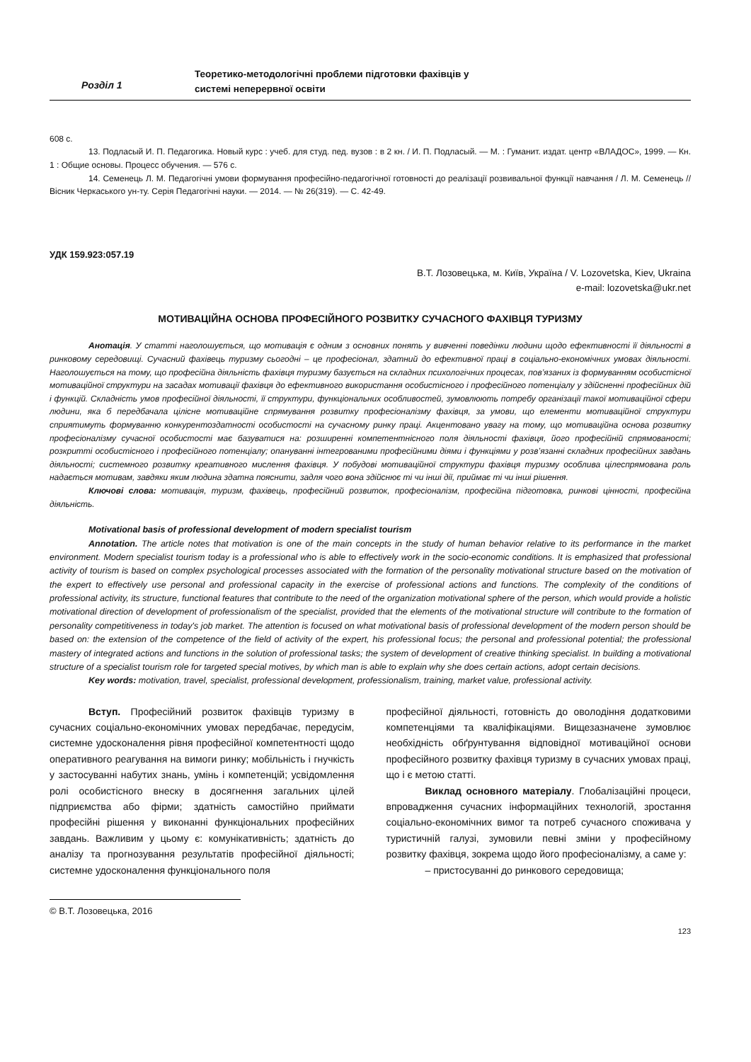Розділ 1
Теоретико-методологічні проблеми підготовки фахівців у
системі неперервної освіти
608 с.
13. Подласый И. П. Педагогика. Новый курс : учеб. для студ. пед. вузов : в 2 кн. / И. П. Подласый. — М. : Гуманит. издат. центр «ВЛАДОС», 1999. — Кн. 1 : Общие основы. Процесс обучения. — 576 с.
14. Семенець Л. М. Педагогічні умови формування професійно-педагогічної готовності до реалізації розвивальної функції навчання / Л. М. Семенець // Вісник Черкаського ун-ту. Серія Педагогічні науки. — 2014. — № 26(319). — С. 42-49.
УДК 159.923:057.19
В.Т. Лозовецька, м. Київ, Україна / V. Lozovetska, Kiev, Ukraina
e-mail: lozovetska@ukr.net
МОТИВАЦІЙНА ОСНОВА ПРОФЕСІЙНОГО РОЗВИТКУ СУЧАСНОГО ФАХІВЦЯ ТУРИЗМУ
Анотація. У статті наголошується, що мотивація є одним з основних понять у вивченні поведінки людини щодо ефективності її діяльності в ринковому середовищі. Сучасний фахівець туризму сьогодні – це професіонал, здатний до ефективної праці в соціально-економічних умовах діяльності. Наголошується на тому, що професійна діяльність фахівця туризму базується на складних психологічних процесах, пов’язаних із формуванням особистісної мотиваційної структури на засадах мотивації фахівця до ефективного використання особистісного і професійного потенціалу у здійсненні професійних дій і функцій. Складність умов професійної діяльності, її структури, функціональних особливостей, зумовлюють потребу організації такої мотиваційної сфери людини, яка б передбачала цілісне мотиваційне спрямування розвитку професіоналізму фахівця, за умови, що елементи мотиваційної структури сприятимуть формуванню конкурентоздатності особистості на сучасному ринку праці. Акцентовано увагу на тому, що мотиваційна основа розвитку професіоналізму сучасної особистості має базуватися на: розширенні компетентнісного поля діяльності фахівця, його професійній спрямованості; розкритті особистісного і професійного потенціалу; опануванні інтегрованими професійними діями і функціями у розв’язанні складних професійних завдань діяльності; системного розвитку креативного мислення фахівця. У побудові мотиваційної структури фахівця туризму особлива цілеспрямована роль надається мотивам, завдяки яким людина здатна пояснити, задля чого вона здійснює ті чи інші дії, приймає ті чи інші рішення.
Ключові слова: мотивація, туризм, фахівець, професійний розвиток, професіоналізм, професійна підготовка, ринкові цінності, професійна діяльність.
Motivational basis of professional development of modern specialist tourism
Annotation. The article notes that motivation is one of the main concepts in the study of human behavior relative to its performance in the market environment. Modern specialist tourism today is a professional who is able to effectively work in the socio-economic conditions. It is emphasized that professional activity of tourism is based on complex psychological processes associated with the formation of the personality motivational structure based on the motivation of the expert to effectively use personal and professional capacity in the exercise of professional actions and functions. The complexity of the conditions of professional activity, its structure, functional features that contribute to the need of the organization motivational sphere of the person, which would provide a holistic motivational direction of development of professionalism of the specialist, provided that the elements of the motivational structure will contribute to the formation of personality competitiveness in today's job market. The attention is focused on what motivational basis of professional development of the modern person should be based on: the extension of the competence of the field of activity of the expert, his professional focus; the personal and professional potential; the professional mastery of integrated actions and functions in the solution of professional tasks; the system of development of creative thinking specialist. In building a motivational structure of a specialist tourism role for targeted special motives, by which man is able to explain why she does certain actions, adopt certain decisions.
Key words: motivation, travel, specialist, professional development, professionalism, training, market value, professional activity.
Вступ. Професійний розвиток фахівців туризму в сучасних соціально-економічних умовах передбачає, передусім, системне удосконалення рівня професійної компетентності щодо оперативного реагування на вимоги ринку; мобільність і гнучкість у застосуванні набутих знань, умінь і компетенцій; усвідомлення ролі особистісного внеску в досягнення загальних цілей підприємства або фірми; здатність самостійно приймати професійні рішення у виконанні функціональних професійних завдань. Важливим у цьому є: комунікативність; здатність до аналізу та прогнозування результатів професійної діяльності; системне удосконалення функціонального поля
професійної діяльності, готовність до оволодіння додатковими компетенціями та кваліфікаціями. Вищезазначене зумовлює необхідність обґрунтування відповідної мотиваційної основи професійного розвитку фахівця туризму в сучасних умовах праці, що і є метою статті.
Виклад основного матеріалу. Глобалізаційні процеси, впровадження сучасних інформаційних технологій, зростання соціально-економічних вимог та потреб сучасного споживача у туристичній галузі, зумовили певні зміни у професійному розвитку фахівця, зокрема щодо його професіоналізму, а саме у:
– пристосуванні до ринкового середовища;
© В.Т. Лозовецька, 2016
123